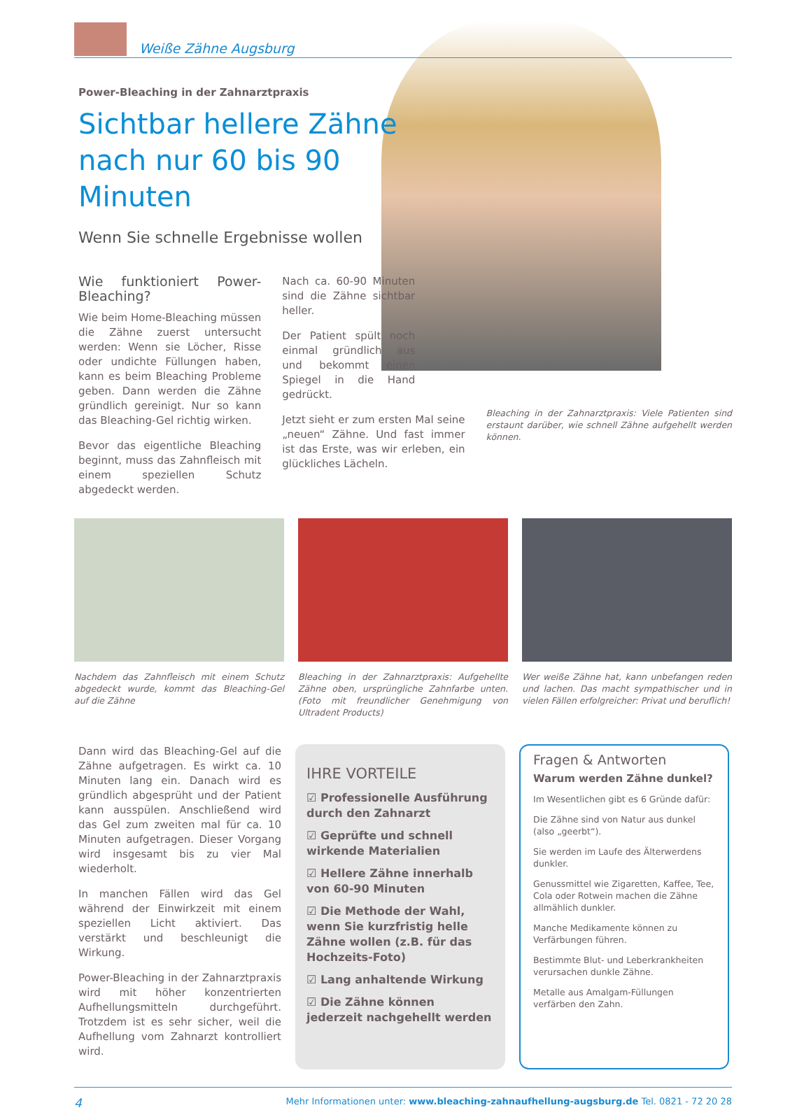Weiße Zähne Augsburg
Power-Bleaching in der Zahnarztpraxis
Sichtbar hellere Zähne nach nur 60 bis 90 Minuten
Wenn Sie schnelle Ergebnisse wollen
Wie funktioniert Power-Bleaching?
Wie beim Home-Bleaching müssen die Zähne zuerst untersucht werden: Wenn sie Löcher, Risse oder undichte Füllungen haben, kann es beim Bleaching Probleme geben. Dann werden die Zähne gründlich gereinigt. Nur so kann das Bleaching-Gel richtig wirken.
Bevor das eigentliche Bleaching beginnt, muss das Zahnfleisch mit einem speziellen Schutz abgedeckt werden.
Nach ca. 60-90 Minuten sind die Zähne sichtbar heller.
Der Patient spült noch einmal gründlich aus und bekommt einen Spiegel in die Hand gedrückt.
Jetzt sieht er zum ersten Mal seine „neuen“ Zähne. Und fast immer ist das Erste, was wir erleben, ein glückliches Lächeln.
Bleaching in der Zahnarztpraxis: Viele Patienten sind erstaunt darüber, wie schnell Zähne aufgehellt werden können.
Nachdem das Zahnfleisch mit einem Schutz abgedeckt wurde, kommt das Bleaching-Gel auf die Zähne
Bleaching in der Zahnarztpraxis: Aufgehellte Zähne oben, ursprüngliche Zahnfarbe unten. (Foto mit freundlicher Genehmigung von Ultradent Products)
Wer weiße Zähne hat, kann unbefangen reden und lachen. Das macht sympathischer und in vielen Fällen erfolgreicher: Privat und beruflich!
Dann wird das Bleaching-Gel auf die Zähne aufgetragen. Es wirkt ca. 10 Minuten lang ein. Danach wird es gründlich abgesprüht und der Patient kann ausspülen. Anschließend wird das Gel zum zweiten mal für ca. 10 Minuten aufgetragen. Dieser Vorgang wird insgesamt bis zu vier Mal wiederholt.
In manchen Fällen wird das Gel während der Einwirkzeit mit einem speziellen Licht aktiviert. Das verstärkt und beschleunigt die Wirkung.
Power-Bleaching in der Zahnarztpraxis wird mit höher konzentrierten Aufhellungsmitteln durchgeführt. Trotzdem ist es sehr sicher, weil die Aufhellung vom Zahnarzt kontrolliert wird.
IHRE VORTEILE
☑ Professionelle Ausführung durch den Zahnarzt
☑ Geprüfte und schnell wirkende Materialien
☑ Hellere Zähne innerhalb von 60-90 Minuten
☑ Die Methode der Wahl, wenn Sie kurzfristig helle Zähne wollen (z.B. für das Hochzeits-Foto)
☑ Lang anhaltende Wirkung
☑ Die Zähne können jederzeit nachgehellt werden
Fragen & Antworten
Warum werden Zähne dunkel?
Im Wesentlichen gibt es 6 Gründe dafür:
Die Zähne sind von Natur aus dunkel (also „geerbt“).
Sie werden im Laufe des Älterwerdens dunkler.
Genussmittel wie Zigaretten, Kaffee, Tee, Cola oder Rotwein machen die Zähne allmählich dunkler.
Manche Medikamente können zu Verfärbungen führen.
Bestimmte Blut- und Leberkrankheiten verursachen dunkle Zähne.
Metalle aus Amalgam-Füllungen verfärben den Zahn.
4 Mehr Informationen unter: www.bleaching-zahnaufhellung-augsburg.de Tel. 0821 - 72 20 28